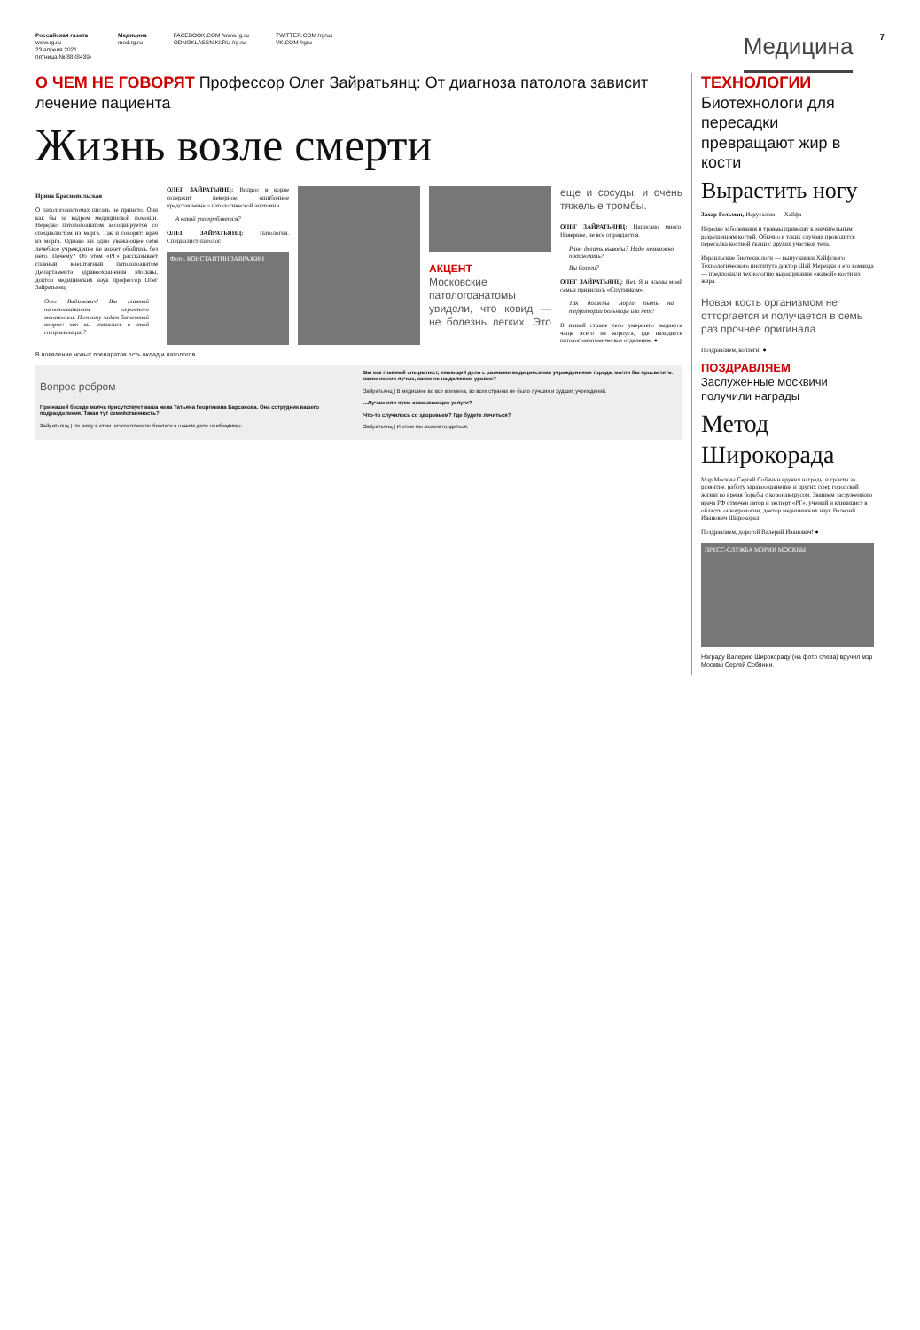Российская газета
www.rg.ru
23 апреля 2021
пятница № 88 (8439)
Медицина
med.rg.ru
FACEBOOK.COM /www.rg.ru
ODNOKLASSNIKI.RU /rg.ru
TWITTER.COM /rgrus
VK.COM /rgru
Медицина
7
О ЧЕМ НЕ ГОВОРЯТ Профессор Олег Зайратьянц: От диагноза патолога зависит лечение пациента
Жизнь возле смерти
Ирина Краснопольская
О патологоанатомах писать не принято. Они как бы за кадром медицинской помощи. Нередко патологоанатом ассоциируется со специалистом из морга. Так и говорят: врач из морга. Однако ни одно уважающее себя лечебное учреждение не может обойтись без него. Почему? Об этом «РГ» рассказывает главный внештатный патологоанатом Департамента здравоохранения Москвы, доктор медицинских наук профессор Олег Зайратьянц.
Олег Вадимович! Вы главный патологоанатом огромного мегаполиса. Поэтому задам банальный вопрос: как вы оказались в этой специализации?
ОЛЕГ ЗАЙРАТЬЯНЦ: Вопрос в корне содержит неверное, ошибочное представление о патологической анатомии.
А какой употребляется?
ОЛЕГ ЗАЙРАТЬЯНЦ: Патология. Специалист-патолог.
Фото. КОНСТАНТИН ЗАВРАЖИН
АКЦЕНТ
Московские патологоанатомы увидели, что ковид — не болезнь легких. Это еще и сосуды, и очень тяжелые тромбы.
ОЛЕГ ЗАЙРАТЬЯНЦ: Написано много. Наверное, не все оправдается.
Рано делать выводы? Надо немножко подождать?
Вы болели?
ОЛЕГ ЗАЙРАТЬЯНЦ: Нет. Я и члены моей семьи привились «Спутником».
Так должны морги быть на территории больницы или нет?
В нашей стране тело умершего выдается чаще всего из корпуса, где находится патологоанатомическое отделение. ●
В появление новых препаратов есть вклад и патологов.
Вопрос ребром
При нашей беседе молча присутствует ваша жена Татьяна Георгиевна Барсанова. Она сотрудник вашего подразделения. Такая тут семейственность?
Зайратьянц | Не вижу в этом ничего плохого: биологи в нашем деле необходимы.
Вы как главный специалист, имеющий дело с разными медицинскими учреждениями города, могли бы просветить: какие из них лучше, какие не на должном уровне?
Зайратьянц | В медицине во все времена, во всех странах не было лучших и худших учреждений.
...Лучше или хуже оказывающие услуги?
Что-то случилось со здоровьем? Где будете лечиться?
Зайратьянц | И этим мы можем гордиться.
ТЕХНОЛОГИИ Биотехнологи для пересадки превращают жир в кости
Вырастить ногу
Захар Гельман, Иерусалим — Хайфа
Нередко заболевания и травмы приводят к значительным разрушениям костей. Обычно в таких случаях проводится пересадка костной ткани с других участков тела.
Израильские биотехнологи — выпускники Хайфского Технологического института доктор Шай Мерецки и его команда — предложили технологию выращивания «живой» кости из жира.
Новая кость организмом не отторгается и получается в семь раз прочнее оригинала
Поздравляем, коллеги! ●
ПОЗДРАВЛЯЕМ
Заслуженные москвичи получили награды
Метод Широкорада
Мэр Москвы Сергей Собянин вручил награды и гранты за развитие, работу здравоохранения и других сфер городской жизни во время борьбы с коронавирусом. Званием заслуженного врача РФ отмечен автор и эксперт «РГ», ученый и клиницист в области онкоурологии, доктор медицинских наук Валерий Иванович Широкорад.
Поздравляем, дорогой Валерий Иванович! ●
ПРЕСС-СЛУЖБА МЭРИИ МОСКВЫ
Награду Валерию Широкораду (на фото слева) вручил мэр Москвы Сергей Собянин.